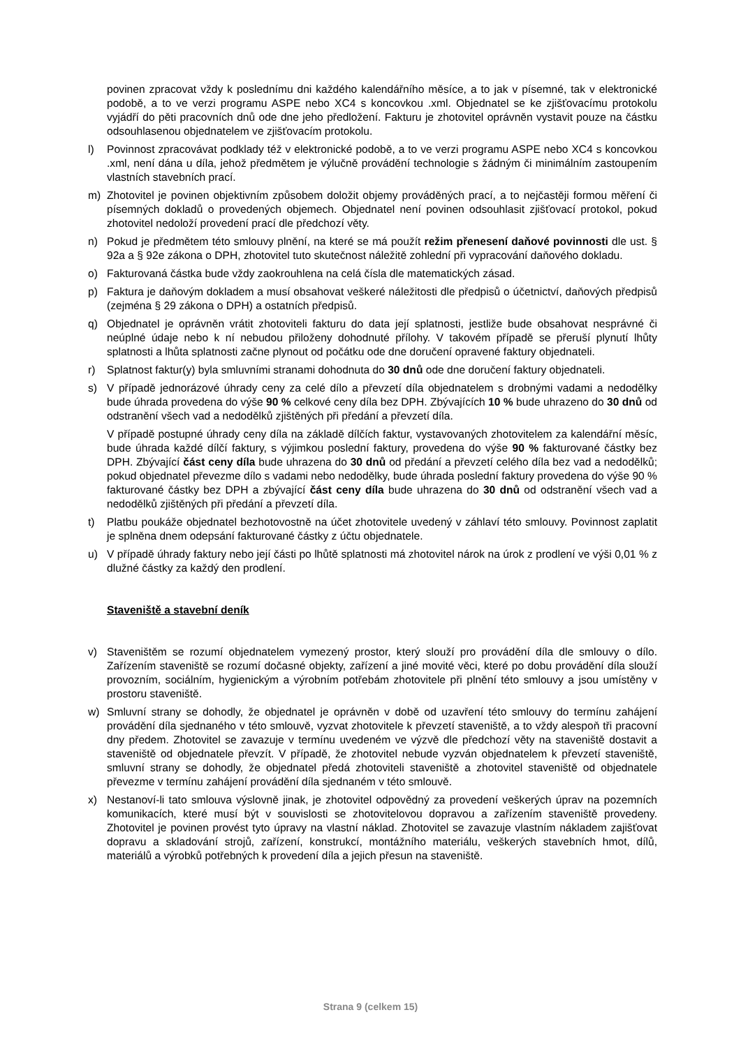povinen zpracovat vždy k poslednímu dni každého kalendářního měsíce, a to jak v písemné, tak v elektronické podobě, a to ve verzi programu ASPE nebo XC4 s koncovkou .xml. Objednatel se ke zjišťovacímu protokolu vyjádří do pěti pracovních dnů ode dne jeho předložení. Fakturu je zhotovitel oprávněn vystavit pouze na částku odsouhlasenou objednatelem ve zjišťovacím protokolu.
l) Povinnost zpracovávat podklady též v elektronické podobě, a to ve verzi programu ASPE nebo XC4 s koncovkou .xml, není dána u díla, jehož předmětem je výlučně provádění technologie s žádným či minimálním zastoupením vlastních stavebních prací.
m) Zhotovitel je povinen objektivním způsobem doložit objemy prováděných prací, a to nejčastěji formou měření či písemných dokladů o provedených objemech. Objednatel není povinen odsouhlasit zjišťovací protokol, pokud zhotovitel nedoloží provedení prací dle předchozí věty.
n) Pokud je předmětem této smlouvy plnění, na které se má použít režim přenesení daňové povinnosti dle ust. § 92a a § 92e zákona o DPH, zhotovitel tuto skutečnost náležitě zohlední při vypracování daňového dokladu.
o) Fakturovaná částka bude vždy zaokrouhlena na celá čísla dle matematických zásad.
p) Faktura je daňovým dokladem a musí obsahovat veškeré náležitosti dle předpisů o účetnictví, daňových předpisů (zejména § 29 zákona o DPH) a ostatních předpisů.
q) Objednatel je oprávněn vrátit zhotoviteli fakturu do data její splatnosti, jestliže bude obsahovat nesprávné či neúplné údaje nebo k ní nebudou přiloženy dohodnuté přílohy. V takovém případě se přeruší plynutí lhůty splatnosti a lhůta splatnosti začne plynout od počátku ode dne doručení opravené faktury objednateli.
r) Splatnost faktur(y) byla smluvními stranami dohodnuta do 30 dnů ode dne doručení faktury objednateli.
s) V případě jednorázové úhrady ceny za celé dílo a převzetí díla objednatelem s drobnými vadami a nedodělky bude úhrada provedena do výše 90 % celkové ceny díla bez DPH. Zbývajících 10 % bude uhrazeno do 30 dnů od odstranění všech vad a nedodělků zjištěných při předání a převzetí díla.
V případě postupné úhrady ceny díla na základě dílčích faktur, vystavovaných zhotovitelem za kalendářní měsíc, bude úhrada každé dílčí faktury, s výjimkou poslední faktury, provedena do výše 90 % fakturované částky bez DPH. Zbývající část ceny díla bude uhrazena do 30 dnů od předání a převzetí celého díla bez vad a nedodělků; pokud objednatel převezme dílo s vadami nebo nedodělky, bude úhrada poslední faktury provedena do výše 90 % fakturované částky bez DPH a zbývající část ceny díla bude uhrazena do 30 dnů od odstranění všech vad a nedodělků zjištěných při předání a převzetí díla.
t) Platbu poukáže objednatel bezhotovostně na účet zhotovitele uvedený v záhlaví této smlouvy. Povinnost zaplatit je splněna dnem odepsání fakturované částky z účtu objednatele.
u) V případě úhrady faktury nebo její části po lhůtě splatnosti má zhotovitel nárok na úrok z prodlení ve výši 0,01 % z dlužné částky za každý den prodlení.
Staveniště a stavební deník
v) Staveništěm se rozumí objednatelem vymezený prostor, který slouží pro provádění díla dle smlouvy o dílo. Zařízením staveniště se rozumí dočasné objekty, zařízení a jiné movité věci, které po dobu provádění díla slouží provozním, sociálním, hygienickým a výrobním potřebám zhotovitele při plnění této smlouvy a jsou umístěny v prostoru staveniště.
w) Smluvní strany se dohodly, že objednatel je oprávněn v době od uzavření této smlouvy do termínu zahájení provádění díla sjednaného v této smlouvě, vyzvat zhotovitele k převzetí staveniště, a to vždy alespoň tři pracovní dny předem. Zhotovitel se zavazuje v termínu uvedeném ve výzvě dle předchozí věty na staveniště dostavit a staveniště od objednatele převzít. V případě, že zhotovitel nebude vyzván objednatelem k převzetí staveniště, smluvní strany se dohodly, že objednatel předá zhotoviteli staveniště a zhotovitel staveniště od objednatele převezme v termínu zahájení provádění díla sjednaném v této smlouvě.
x) Nestanoví-li tato smlouva výslovně jinak, je zhotovitel odpovědný za provedení veškerých úprav na pozemních komunikacích, které musí být v souvislosti se zhotovitelovou dopravou a zařízením staveniště provedeny. Zhotovitel je povinen provést tyto úpravy na vlastní náklad. Zhotovitel se zavazuje vlastním nákladem zajišťovat dopravu a skladování strojů, zařízení, konstrukcí, montážního materiálu, veškerých stavebních hmot, dílů, materiálů a výrobků potřebných k provedení díla a jejich přesun na staveniště.
Strana 9 (celkem 15)